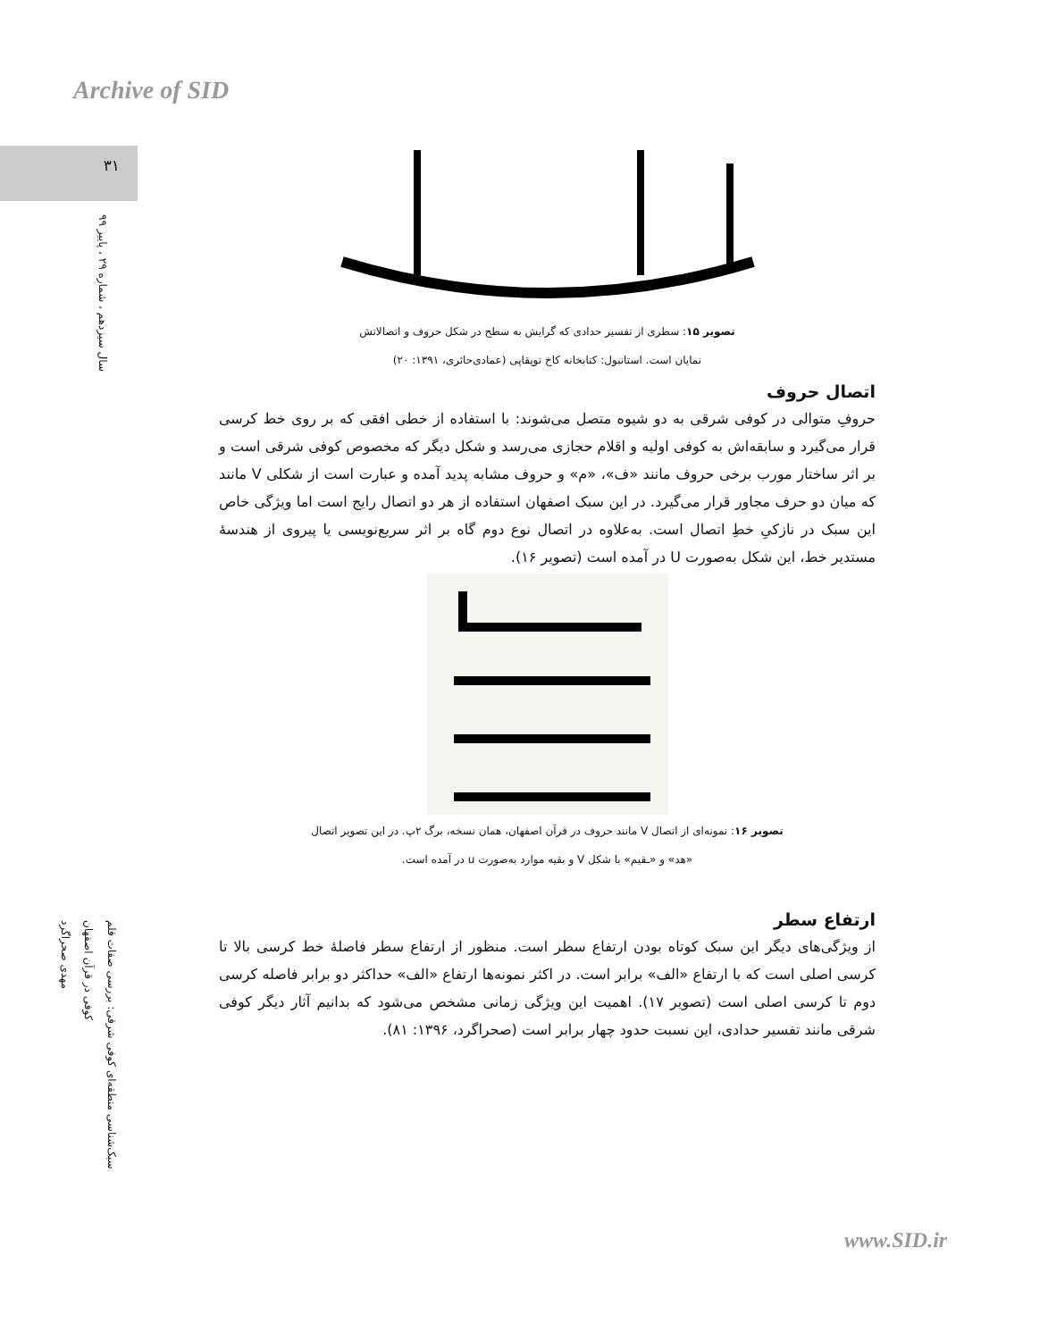Archive of SID
۳۱
سال سیزدهم ، شماره ۲۹ ، پاییز ۹۹
سبک‌شناسی منطقه‌ای کوفی شرقی: بررسی صفات قلم
کوفی در قرآن اصفهان
مهدی صحراگرد
تصویر ۱۵: سطری از تفسیر حدادی که گرایش به سطح در شکل حروف و اتصالاتش
نمایان است. استانبول: کتابخانه کاخ توپقاپی (عمادی‌حائری، ۱۳۹۱: ۲۰)
اتصال حروف
حروفِ متوالی در کوفی شرقی به دو شیوه متصل می‌شوند: با استفاده از خطی افقی که بر روی خط کرسی قرار می‌گیرد و سابقه‌اش به کوفی اولیه و اقلام حجازی می‌رسد و شکل دیگر که مخصوص کوفی شرقی است و بر اثر ساختار مورب برخی حروف مانند «ف»، «م» و حروف مشابه پدید آمده و عبارت است از شکلی V مانند که میان دو حرف مجاور قرار می‌گیرد. در این سبک اصفهان استفاده از هر دو اتصال رایج است اما ویژگی خاص این سبک در نازکیِ خطِ اتصال است. به‌علاوه در اتصال نوع دوم گاه بر اثر سریع‌نویسی یا پیروی از هندسهٔ مستدیر خط، این شکل به‌صورت U در آمده است (تصویر ۱۶).
تصویر ۱۶: نمونه‌ای از اتصال V مانند حروف در قرآن اصفهان، همان نسخه، برگ ۲پ. در این تصویر اتصال
«هد» و «ـقیم» با شکل V و بقیه موارد به‌صورت u در آمده است.
ارتفاع سطر
از ویژگی‌های دیگر این سبک کوتاه بودن ارتفاع سطر است. منظور از ارتفاع سطر فاصلهٔ خط کرسی بالا تا کرسی اصلی است که با ارتفاع «الف» برابر است. در اکثر نمونه‌ها ارتفاع «الف» حداکثر دو برابر فاصله کرسی دوم تا کرسی اصلی است (تصویر ۱۷). اهمیت این ویژگی زمانی مشخص می‌شود که بدانیم آثار دیگر کوفی شرقی مانند تفسیر حدادی، این نسبت حدود چهار برابر است (صحراگرد، ۱۳۹۶: ۸۱).
www.SID.ir